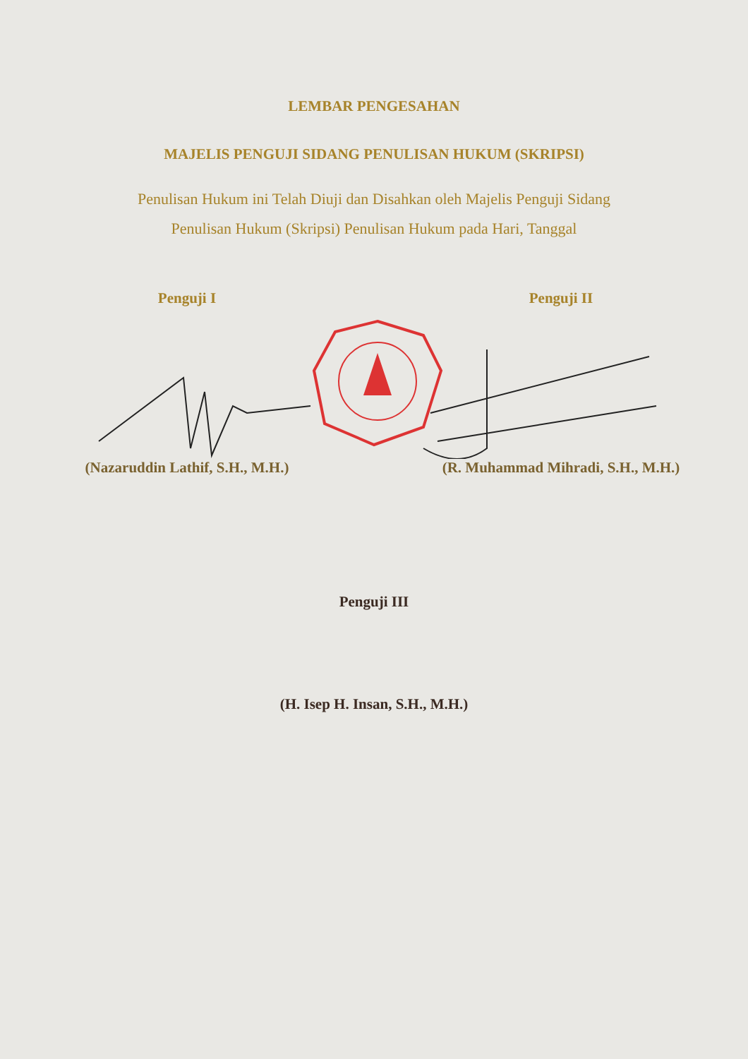LEMBAR PENGESAHAN
MAJELIS PENGUJI SIDANG PENULISAN HUKUM (SKRIPSI)
Penulisan Hukum ini Telah Diuji dan Disahkan oleh Majelis Penguji Sidang
Penulisan Hukum (Skripsi) Penulisan Hukum pada Hari, Tanggal
Penguji I Penguji II
(Nazaruddin Lathif, S.H., M.H.)
(R. Muhammad Mihradi, S.H., M.H.)
Penguji III
(H. Isep H. Insan, S.H., M.H.)